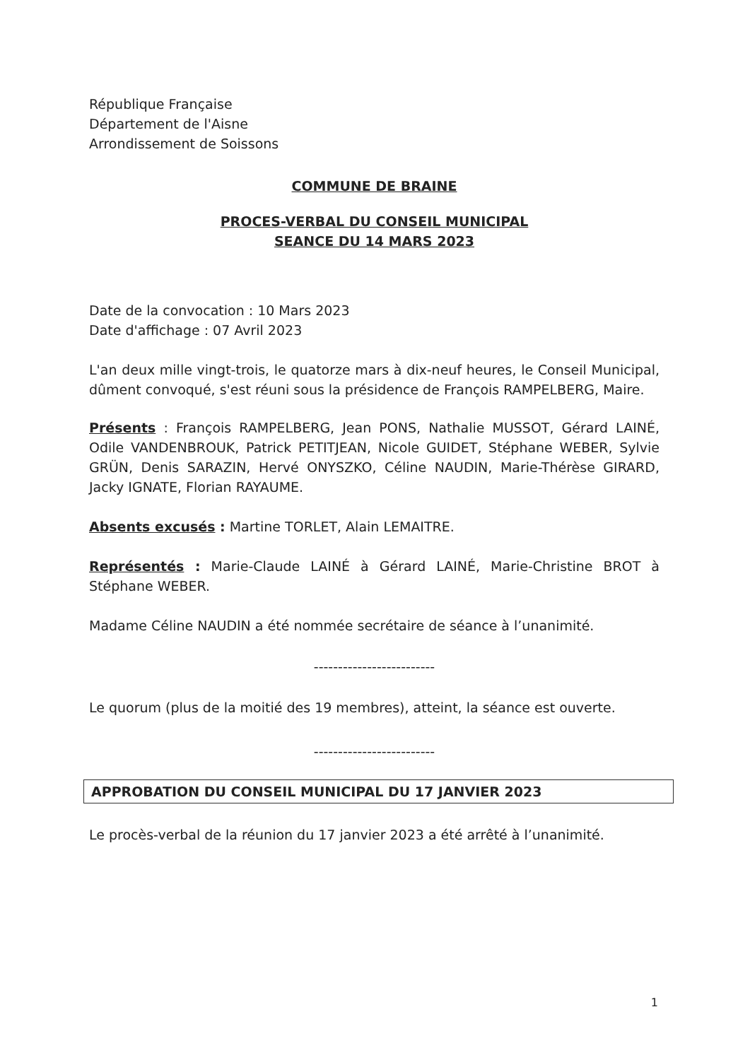République Française
Département de l'Aisne
Arrondissement de Soissons
COMMUNE DE BRAINE
PROCES-VERBAL DU CONSEIL MUNICIPAL
SEANCE DU 14 MARS 2023
Date de la convocation : 10 Mars 2023
Date d'affichage : 07 Avril 2023
L'an deux mille vingt-trois, le quatorze mars à dix-neuf heures, le Conseil Municipal, dûment convoqué, s'est réuni sous la présidence de François RAMPELBERG, Maire.
Présents : François RAMPELBERG, Jean PONS, Nathalie MUSSOT, Gérard LAINÉ, Odile VANDENBROUK, Patrick PETITJEAN, Nicole GUIDET, Stéphane WEBER, Sylvie GRÜN, Denis SARAZIN, Hervé ONYSZKO, Céline NAUDIN, Marie-Thérèse GIRARD, Jacky IGNATE, Florian RAYAUME.
Absents excusés : Martine TORLET, Alain LEMAITRE.
Représentés : Marie-Claude LAINÉ à Gérard LAINÉ, Marie-Christine BROT à Stéphane WEBER.
Madame Céline NAUDIN a été nommée secrétaire de séance à l’unanimité.
-------------------------
Le quorum (plus de la moitié des 19 membres), atteint, la séance est ouverte.
-------------------------
APPROBATION DU CONSEIL MUNICIPAL DU 17 JANVIER 2023
Le procès-verbal de la réunion du 17 janvier 2023 a été arrêté à l’unanimité.
1